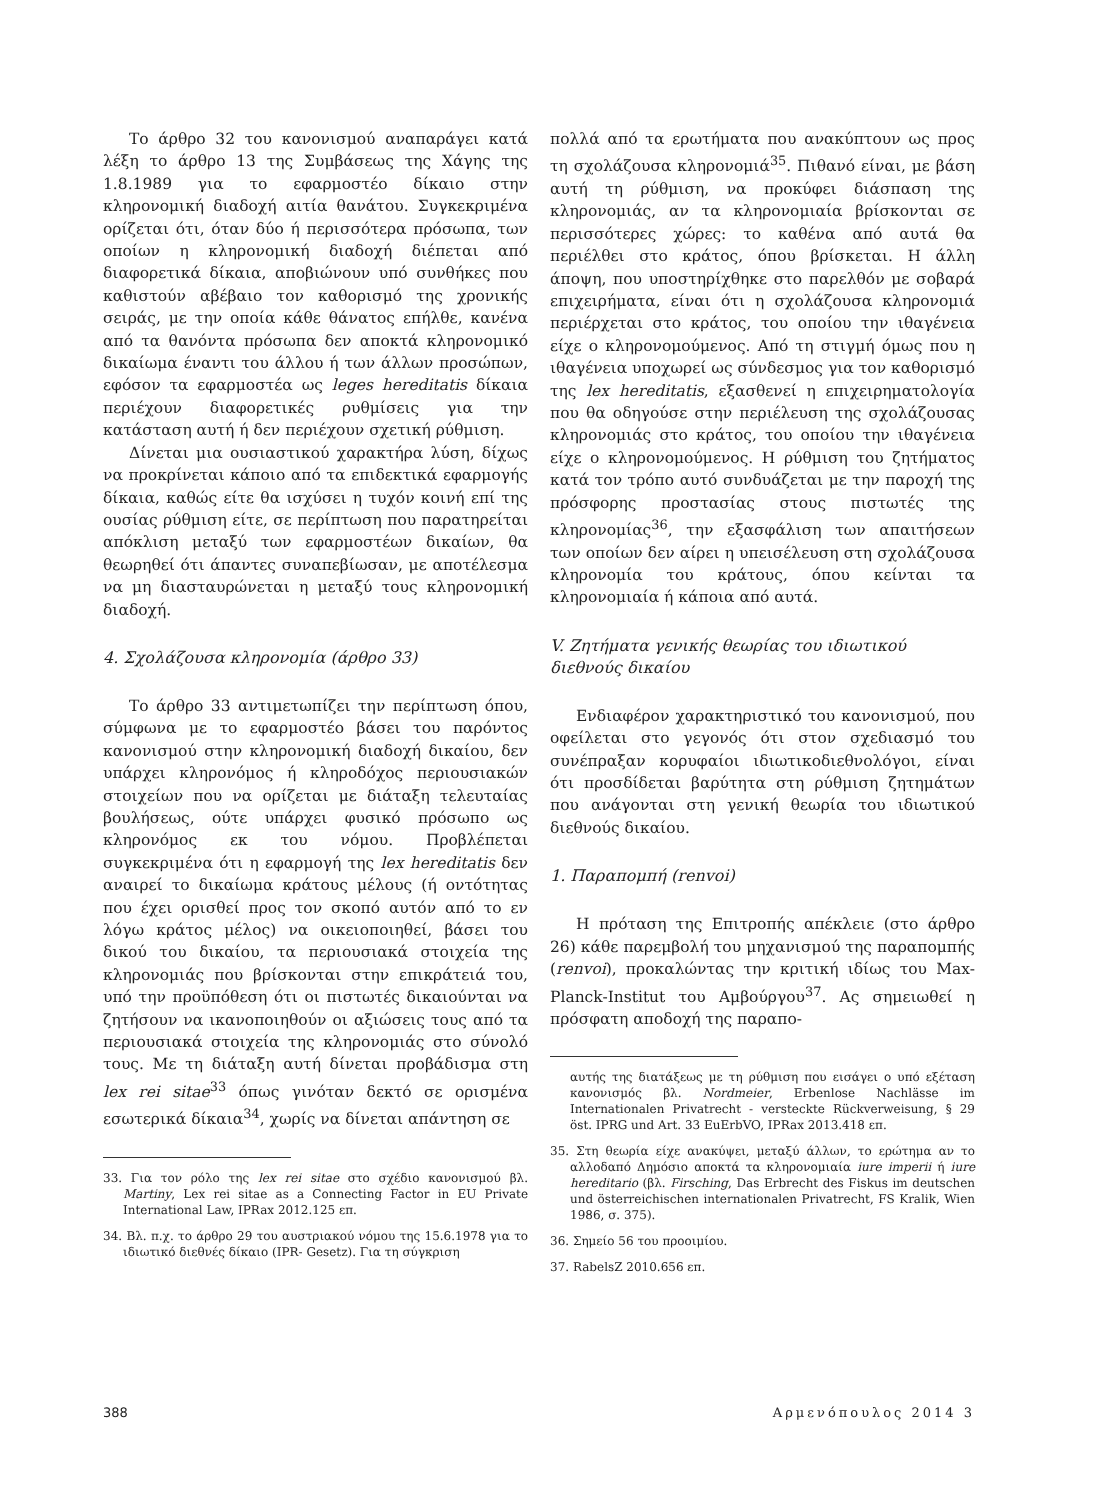Το άρθρο 32 του κανονισμού αναπαράγει κατά λέξη το άρθρο 13 της Συμβάσεως της Χάγης της 1.8.1989 για το εφαρμοστέο δίκαιο στην κληρονομική διαδοχή αιτία θανάτου. Συγκεκριμένα ορίζεται ότι, όταν δύο ή περισσότερα πρόσωπα, των οποίων η κληρονομική διαδοχή διέπεται από διαφορετικά δίκαια, αποβιώνουν υπό συνθήκες που καθιστούν αβέβαιο τον καθορισμό της χρονικής σειράς, με την οποία κάθε θάνατος επήλθε, κανένα από τα θανόντα πρόσωπα δεν αποκτά κληρονομικό δικαίωμα έναντι του άλλου ή των άλλων προσώπων, εφόσον τα εφαρμοστέα ως leges hereditatis δίκαια περιέχουν διαφορετικές ρυθμίσεις για την κατάσταση αυτή ή δεν περιέχουν σχετική ρύθμιση.
Δίνεται μια ουσιαστικού χαρακτήρα λύση, δίχως να προκρίνεται κάποιο από τα επιδεκτικά εφαρμογής δίκαια, καθώς είτε θα ισχύσει η τυχόν κοινή επί της ουσίας ρύθμιση είτε, σε περίπτωση που παρατηρείται απόκλιση μεταξύ των εφαρμοστέων δικαίων, θα θεωρηθεί ότι άπαντες συναπεβίωσαν, με αποτέλεσμα να μη διασταυρώνεται η μεταξύ τους κληρονομική διαδοχή.
4. Σχολάζουσα κληρονομία (άρθρο 33)
Το άρθρο 33 αντιμετωπίζει την περίπτωση όπου, σύμφωνα με το εφαρμοστέο βάσει του παρόντος κανονισμού στην κληρονομική διαδοχή δικαίου, δεν υπάρχει κληρονόμος ή κληροδόχος περιουσιακών στοιχείων που να ορίζεται με διάταξη τελευταίας βουλήσεως, ούτε υπάρχει φυσικό πρόσωπο ως κληρονόμος εκ του νόμου. Προβλέπεται συγκεκριμένα ότι η εφαρμογή της lex hereditatis δεν αναιρεί το δικαίωμα κράτους μέλους (ή οντότητας που έχει ορισθεί προς τον σκοπό αυτόν από το εν λόγω κράτος μέλος) να οικειοποιηθεί, βάσει του δικού του δικαίου, τα περιουσιακά στοιχεία της κληρονομιάς που βρίσκονται στην επικράτειά του, υπό την προϋπόθεση ότι οι πιστωτές δικαιούνται να ζητήσουν να ικανοποιηθούν οι αξιώσεις τους από τα περιουσιακά στοιχεία της κληρονομιάς στο σύνολό τους. Με τη διάταξη αυτή δίνεται προβάδισμα στη lex rei sitae<sup>33</sup> όπως γινόταν δεκτό σε ορισμένα εσωτερικά δίκαια<sup>34</sup>, χωρίς να δίνεται απάντηση σε
33. Για τον ρόλο της lex rei sitae στο σχέδιο κανονισμού βλ. Martiny, Lex rei sitae as a Connecting Factor in EU Private International Law, IPRax 2012.125 επ.
34. Βλ. π.χ. το άρθρο 29 του αυστριακού νόμου της 15.6.1978 για το ιδιωτικό διεθνές δίκαιο (IPR- Gesetz). Για τη σύγκριση
πολλά από τα ερωτήματα που ανακύπτουν ως προς τη σχολάζουσα κληρονομιά<sup>35</sup>. Πιθανό είναι, με βάση αυτή τη ρύθμιση, να προκύφει διάσπαση της κληρονομιάς, αν τα κληρονομιαία βρίσκονται σε περισσότερες χώρες: το καθένα από αυτά θα περιέλθει στο κράτος, όπου βρίσκεται. Η άλλη άποψη, που υποστηρίχθηκε στο παρελθόν με σοβαρά επιχειρήματα, είναι ότι η σχολάζουσα κληρονομιά περιέρχεται στο κράτος, του οποίου την ιθαγένεια είχε ο κληρονομούμενος. Από τη στιγμή όμως που η ιθαγένεια υποχωρεί ως σύνδεσμος για τον καθορισμό της lex hereditatis, εξασθενεί η επιχειρηματολογία που θα οδηγούσε στην περιέλευση της σχολάζουσας κληρονομιάς στο κράτος, του οποίου την ιθαγένεια είχε ο κληρονομούμενος. Η ρύθμιση του ζητήματος κατά τον τρόπο αυτό συνδυάζεται με την παροχή της πρόσφορης προστασίας στους πιστωτές της κληρονομίας<sup>36</sup>, την εξασφάλιση των απαιτήσεων των οποίων δεν αίρει η υπεισέλευση στη σχολάζουσα κληρονομία του κράτους, όπου κείνται τα κληρονομιαία ή κάποια από αυτά.
V. Ζητήματα γενικής θεωρίας του ιδιωτικού διεθνούς δικαίου
Ενδιαφέρον χαρακτηριστικό του κανονισμού, που οφείλεται στο γεγονός ότι στον σχεδιασμό του συνέπραξαν κορυφαίοι ιδιωτικοδιεθνολόγοι, είναι ότι προσδίδεται βαρύτητα στη ρύθμιση ζητημάτων που ανάγονται στη γενική θεωρία του ιδιωτικού διεθνούς δικαίου.
1. Παραπομπή (renvoi)
Η πρόταση της Επιτροπής απέκλειε (στο άρθρο 26) κάθε παρεμβολή του μηχανισμού της παραπομπής (renvoi), προκαλώντας την κριτική ιδίως του Max-Planck-Institut του Αμβούργου<sup>37</sup>. Ας σημειωθεί η πρόσφατη αποδοχή της παραπο-
αυτής της διατάξεως με τη ρύθμιση που εισάγει ο υπό εξέταση κανονισμός βλ. Nordmeier, Erbenlose Nachlässe im Internationalen Privatrecht - versteckte Rückverweisung, § 29 öst. IPRG und Art. 33 EuErbVO, IPRax 2013.418 επ.
35. Στη θεωρία είχε ανακύψει, μεταξύ άλλων, το ερώτημα αν το αλλοδαπό Δημόσιο αποκτά τα κληρονομιαία iure imperii ή iure hereditario (βλ. Firsching, Das Erbrecht des Fiskus im deutschen und österreichischen internationalen Privatrecht, FS Kralik, Wien 1986, σ. 375).
36. Σημείο 56 του προοιμίου.
37. RabelsZ 2010.656 επ.
388 Αρμενόπουλος 2014 3